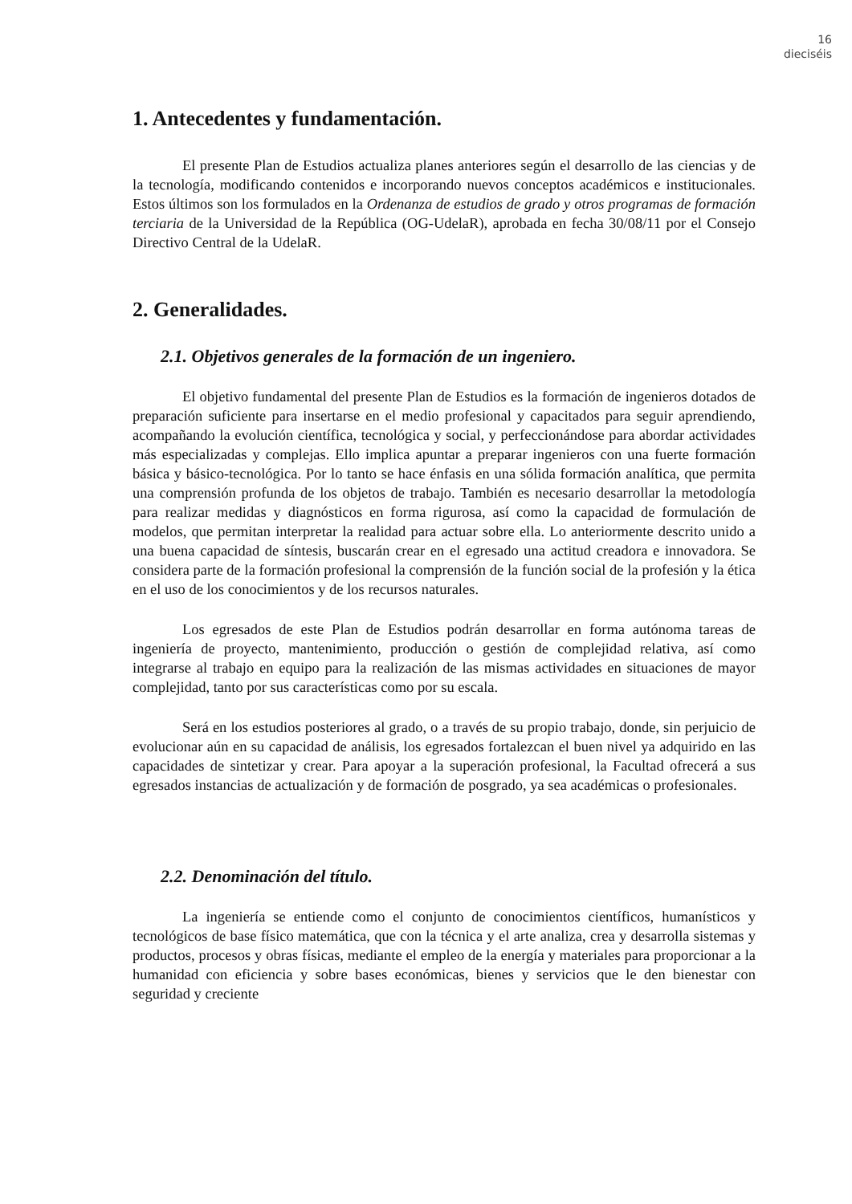16
dieciséis
1. Antecedentes y fundamentación.
El presente Plan de Estudios actualiza planes anteriores según el desarrollo de las ciencias y de la tecnología, modificando contenidos e incorporando nuevos conceptos académicos e institucionales. Estos últimos son los formulados en la Ordenanza de estudios de grado y otros programas de formación terciaria de la Universidad de la República (OG-UdelaR), aprobada en fecha 30/08/11 por el Consejo Directivo Central de la UdelaR.
2. Generalidades.
2.1. Objetivos generales de la formación de un ingeniero.
El objetivo fundamental del presente Plan de Estudios es la formación de ingenieros dotados de preparación suficiente para insertarse en el medio profesional y capacitados para seguir aprendiendo, acompañando la evolución científica, tecnológica y social, y perfeccionándose para abordar actividades más especializadas y complejas. Ello implica apuntar a preparar ingenieros con una fuerte formación básica y básico-tecnológica. Por lo tanto se hace énfasis en una sólida formación analítica, que permita una comprensión profunda de los objetos de trabajo. También es necesario desarrollar la metodología para realizar medidas y diagnósticos en forma rigurosa, así como la capacidad de formulación de modelos, que permitan interpretar la realidad para actuar sobre ella. Lo anteriormente descrito unido a una buena capacidad de síntesis, buscarán crear en el egresado una actitud creadora e innovadora. Se considera parte de la formación profesional la comprensión de la función social de la profesión y la ética en el uso de los conocimientos y de los recursos naturales.
Los egresados de este Plan de Estudios podrán desarrollar en forma autónoma tareas de ingeniería de proyecto, mantenimiento, producción o gestión de complejidad relativa, así como integrarse al trabajo en equipo para la realización de las mismas actividades en situaciones de mayor complejidad, tanto por sus características como por su escala.
Será en los estudios posteriores al grado, o a través de su propio trabajo, donde, sin perjuicio de evolucionar aún en su capacidad de análisis, los egresados fortalezcan el buen nivel ya adquirido en las capacidades de sintetizar y crear. Para apoyar a la superación profesional, la Facultad ofrecerá a sus egresados instancias de actualización y de formación de posgrado, ya sea académicas o profesionales.
2.2. Denominación del título.
La ingeniería se entiende como el conjunto de conocimientos científicos, humanísticos y tecnológicos de base físico matemática, que con la técnica y el arte analiza, crea y desarrolla sistemas y productos, procesos y obras físicas, mediante el empleo de la energía y materiales para proporcionar a la humanidad con eficiencia y sobre bases económicas, bienes y servicios que le den bienestar con seguridad y creciente